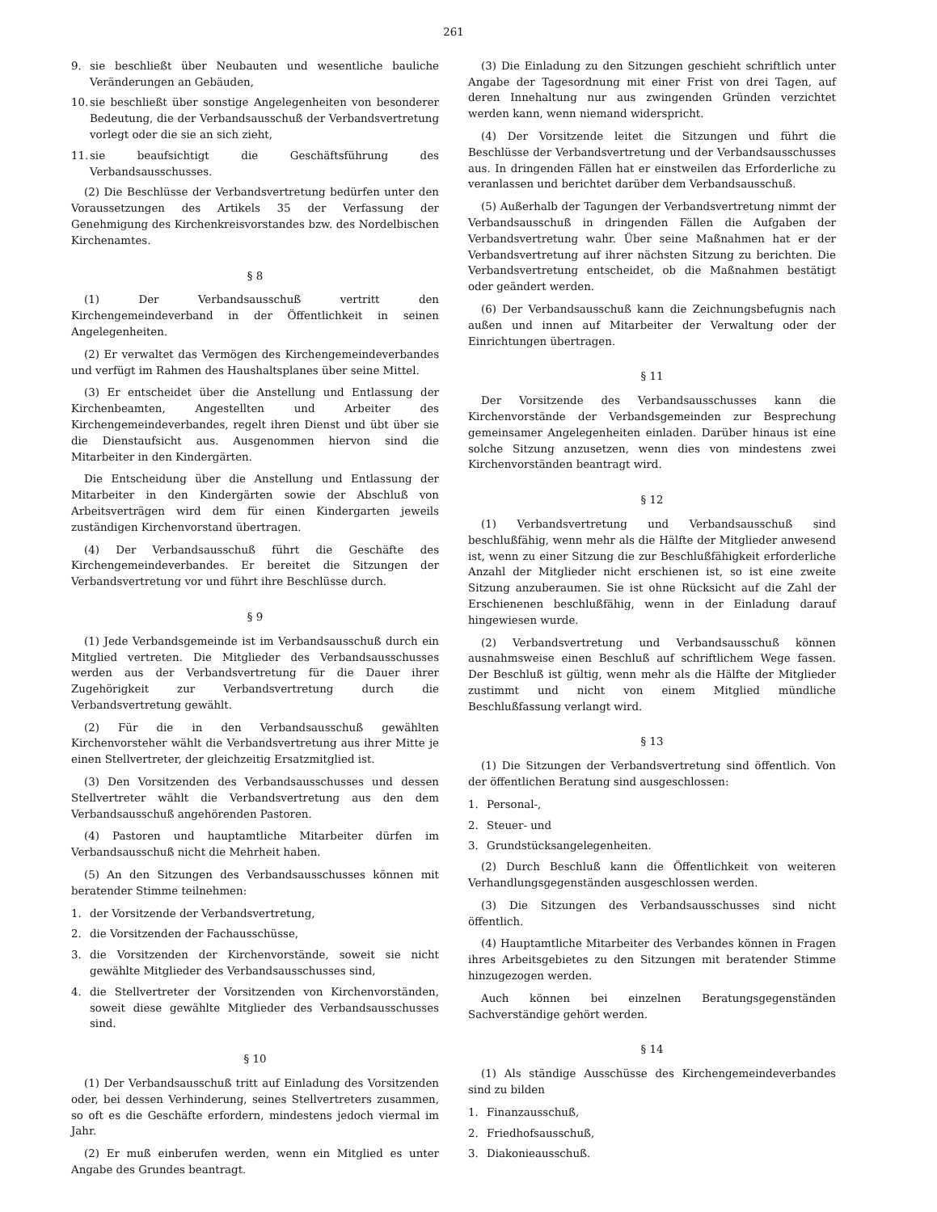261
9. sie beschließt über Neubauten und wesentliche bauliche Veränderungen an Gebäuden,
10. sie beschließt über sonstige Angelegenheiten von besonderer Bedeutung, die der Verbandsausschuß der Verbandsvertretung vorlegt oder die sie an sich zieht,
11. sie beaufsichtigt die Geschäftsführung des Verbandsausschusses.
(2) Die Beschlüsse der Verbandsvertretung bedürfen unter den Voraussetzungen des Artikels 35 der Verfassung der Genehmigung des Kirchenkreisvorstandes bzw. des Nordelbischen Kirchenamtes.
§ 8
(1) Der Verbandsausschuß vertritt den Kirchengemeindeverband in der Öffentlichkeit in seinen Angelegenheiten.
(2) Er verwaltet das Vermögen des Kirchengemeindeverbandes und verfügt im Rahmen des Haushaltsplanes über seine Mittel.
(3) Er entscheidet über die Anstellung und Entlassung der Kirchenbeamten, Angestellten und Arbeiter des Kirchengemeindeverbandes, regelt ihren Dienst und übt über sie die Dienstaufsicht aus. Ausgenommen hiervon sind die Mitarbeiter in den Kindergärten.
Die Entscheidung über die Anstellung und Entlassung der Mitarbeiter in den Kindergärten sowie der Abschluß von Arbeitsverträgen wird dem für einen Kindergarten jeweils zuständigen Kirchenvorstand übertragen.
(4) Der Verbandsausschuß führt die Geschäfte des Kirchengemeindeverbandes. Er bereitet die Sitzungen der Verbandsvertretung vor und führt ihre Beschlüsse durch.
§ 9
(1) Jede Verbandsgemeinde ist im Verbandsausschuß durch ein Mitglied vertreten. Die Mitglieder des Verbandsausschusses werden aus der Verbandsvertretung für die Dauer ihrer Zugehörigkeit zur Verbandsvertretung durch die Verbandsvertretung gewählt.
(2) Für die in den Verbandsausschuß gewählten Kirchenvorsteher wählt die Verbandsvertretung aus ihrer Mitte je einen Stellvertreter, der gleichzeitig Ersatzmitglied ist.
(3) Den Vorsitzenden des Verbandsausschusses und dessen Stellvertreter wählt die Verbandsvertretung aus den dem Verbandsausschuß angehörenden Pastoren.
(4) Pastoren und hauptamtliche Mitarbeiter dürfen im Verbandsausschuß nicht die Mehrheit haben.
(5) An den Sitzungen des Verbandsausschusses können mit beratender Stimme teilnehmen:
1. der Vorsitzende der Verbandsvertretung,
2. die Vorsitzenden der Fachausschüsse,
3. die Vorsitzenden der Kirchenvorstände, soweit sie nicht gewählte Mitglieder des Verbandsausschusses sind,
4. die Stellvertreter der Vorsitzenden von Kirchenvorständen, soweit diese gewählte Mitglieder des Verbandsausschusses sind.
§ 10
(1) Der Verbandsausschuß tritt auf Einladung des Vorsitzenden oder, bei dessen Verhinderung, seines Stellvertreters zusammen, so oft es die Geschäfte erfordern, mindestens jedoch viermal im Jahr.
(2) Er muß einberufen werden, wenn ein Mitglied es unter Angabe des Grundes beantragt.
(3) Die Einladung zu den Sitzungen geschieht schriftlich unter Angabe der Tagesordnung mit einer Frist von drei Tagen, auf deren Innehaltung nur aus zwingenden Gründen verzichtet werden kann, wenn niemand widerspricht.
(4) Der Vorsitzende leitet die Sitzungen und führt die Beschlüsse der Verbandsvertretung und der Verbandsausschusses aus. In dringenden Fällen hat er einstweilen das Erforderliche zu veranlassen und berichtet darüber dem Verbandsausschuß.
(5) Außerhalb der Tagungen der Verbandsvertretung nimmt der Verbandsausschuß in dringenden Fällen die Aufgaben der Verbandsvertretung wahr. Über seine Maßnahmen hat er der Verbandsvertretung auf ihrer nächsten Sitzung zu berichten. Die Verbandsvertretung entscheidet, ob die Maßnahmen bestätigt oder geändert werden.
(6) Der Verbandsausschuß kann die Zeichnungsbefugnis nach außen und innen auf Mitarbeiter der Verwaltung oder der Einrichtungen übertragen.
§ 11
Der Vorsitzende des Verbandsausschusses kann die Kirchenvorstände der Verbandsgemeinden zur Besprechung gemeinsamer Angelegenheiten einladen. Darüber hinaus ist eine solche Sitzung anzusetzen, wenn dies von mindestens zwei Kirchenvorständen beantragt wird.
§ 12
(1) Verbandsvertretung und Verbandsausschuß sind beschlußfähig, wenn mehr als die Hälfte der Mitglieder anwesend ist, wenn zu einer Sitzung die zur Beschlußfähigkeit erforderliche Anzahl der Mitglieder nicht erschienen ist, so ist eine zweite Sitzung anzuberaumen. Sie ist ohne Rücksicht auf die Zahl der Erschienenen beschlußfähig, wenn in der Einladung darauf hingewiesen wurde.
(2) Verbandsvertretung und Verbandsausschuß können ausnahmsweise einen Beschluß auf schriftlichem Wege fassen. Der Beschluß ist gültig, wenn mehr als die Hälfte der Mitglieder zustimmt und nicht von einem Mitglied mündliche Beschlußfassung verlangt wird.
§ 13
(1) Die Sitzungen der Verbandsvertretung sind öffentlich. Von der öffentlichen Beratung sind ausgeschlossen:
1. Personal-,
2. Steuer- und
3. Grundstücksangelegenheiten.
(2) Durch Beschluß kann die Öffentlichkeit von weiteren Verhandlungsgegenständen ausgeschlossen werden.
(3) Die Sitzungen des Verbandsausschusses sind nicht öffentlich.
(4) Hauptamtliche Mitarbeiter des Verbandes können in Fragen ihres Arbeitsgebietes zu den Sitzungen mit beratender Stimme hinzugezogen werden.
Auch können bei einzelnen Beratungsgegenständen Sachverständige gehört werden.
§ 14
(1) Als ständige Ausschüsse des Kirchengemeindeverbandes sind zu bilden
1. Finanzausschuß,
2. Friedhofsausschuß,
3. Diakonieausschuß.